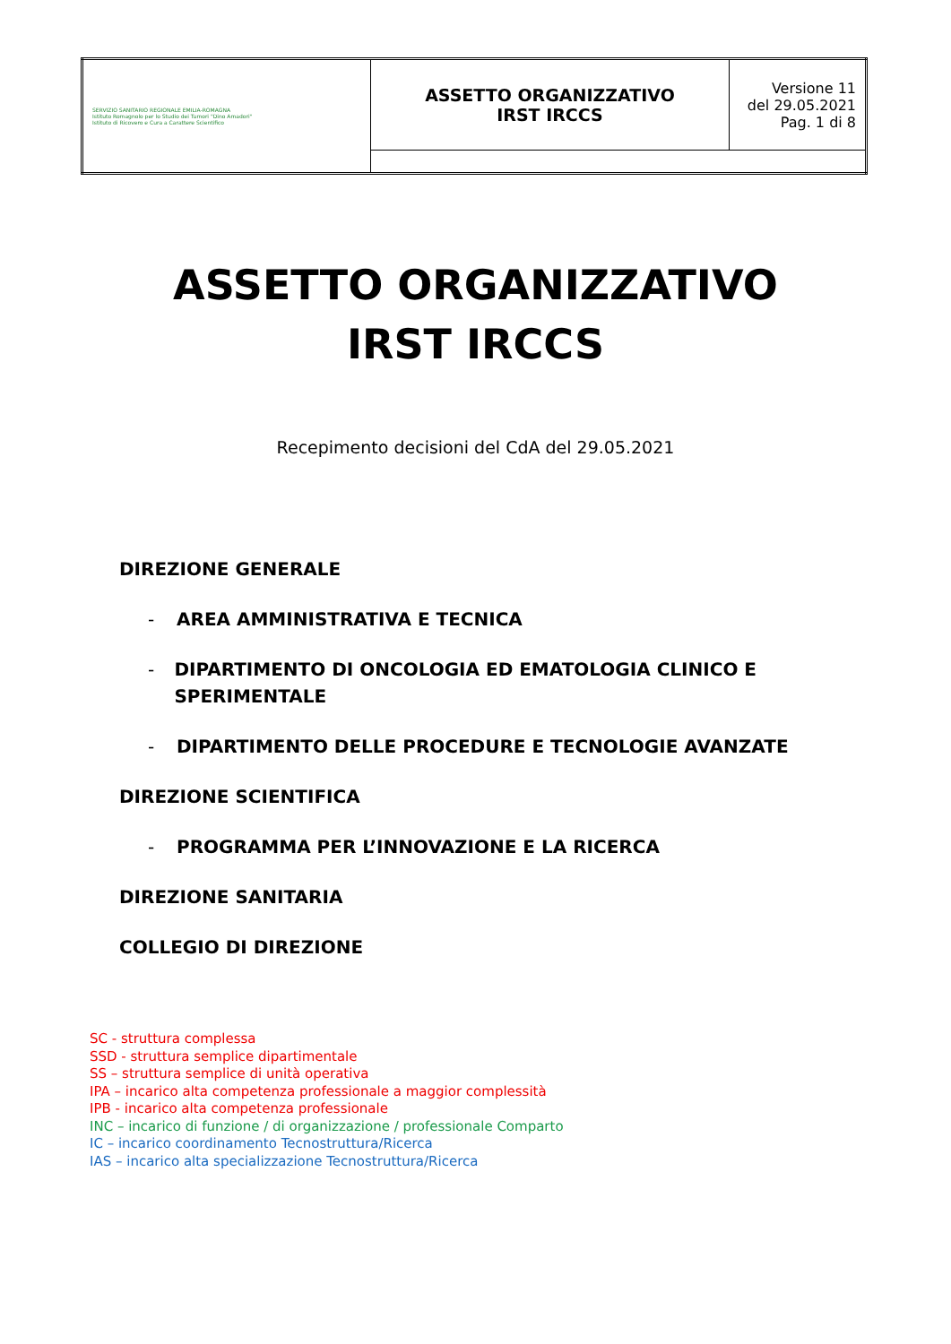| SERVIZIO SANITARIO REGIONALE EMILIA-ROMAGNA Istituto Romagnolo per lo Studio dei Tumori "Dino Amadori" Istituto di Ricovero e Cura a Carattere Scientifico | ASSETTO ORGANIZZATIVO IRST IRCCS | Versione 11 del 29.05.2021 Pag. 1 di 8 |
ASSETTO ORGANIZZATIVO
IRST IRCCS
Recepimento decisioni del CdA del 29.05.2021
DIREZIONE GENERALE
- AREA AMMINISTRATIVA E TECNICA
- DIPARTIMENTO DI ONCOLOGIA ED EMATOLOGIA CLINICO E SPERIMENTALE
- DIPARTIMENTO DELLE PROCEDURE E TECNOLOGIE AVANZATE
DIREZIONE SCIENTIFICA
- PROGRAMMA PER L’INNOVAZIONE E LA RICERCA
DIREZIONE SANITARIA
COLLEGIO DI DIREZIONE
SC - struttura complessa
SSD - struttura semplice dipartimentale
SS – struttura semplice di unità operativa
IPA – incarico alta competenza professionale a maggior complessità
IPB - incarico alta competenza professionale
INC – incarico di funzione / di organizzazione / professionale Comparto
IC – incarico coordinamento Tecnostruttura/Ricerca
IAS – incarico alta specializzazione Tecnostruttura/Ricerca